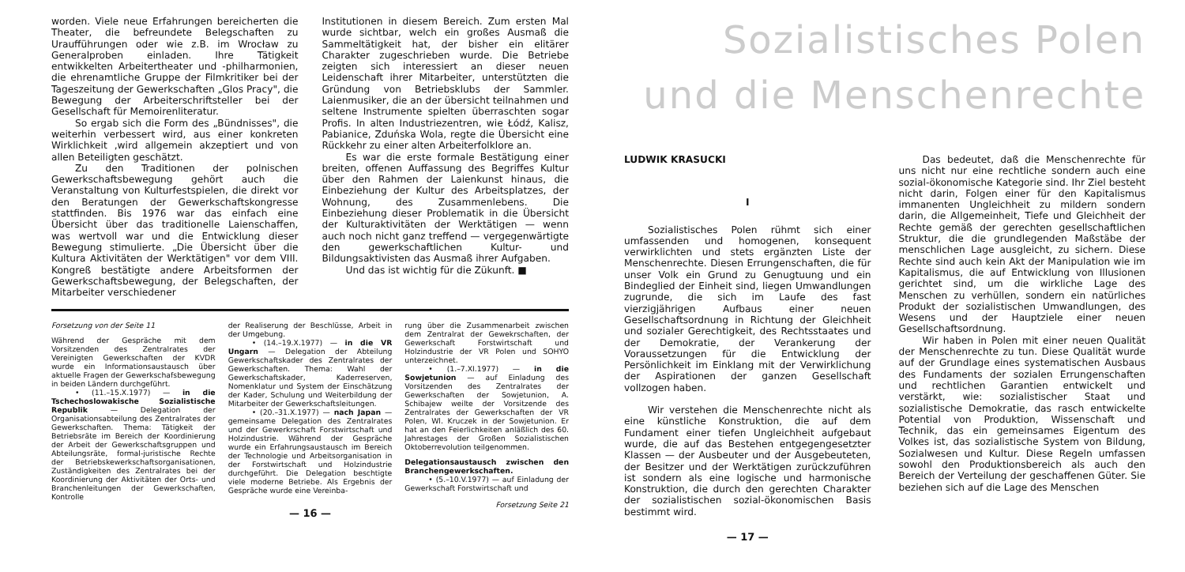worden. Viele neue Erfahrungen bereicherten die Theater, die befreundete Belegschaften zu Uraufführungen oder wie z.B. im Wrocław zu Generalproben einladen. Ihre Tätigkeit entwikkelten Arbeitertheater und -philharmonien, die ehrenamtliche Gruppe der Filmkritiker bei der Tageszeitung der Gewerkschaften „Glos Pracy", die Bewegung der Arbeiterschriftsteller bei der Gesellschaft für Memoirenliteratur.
So ergab sich die Form des „Bündnisses", die weiterhin verbessert wird, aus einer konkreten Wirklichkeit ,wird allgemein akzeptiert und von allen Beteiligten geschätzt.
Zu den Traditionen der polnischen Gewerkschaftsbewegung gehört auch die Veranstaltung von Kulturfestspielen, die direkt vor den Beratungen der Gewerkschaftskongresse stattfinden. Bis 1976 war das einfach eine Übersicht über das traditionelle Laienschaffen, was wertvoll war und die Entwicklung dieser Bewegung stimulierte. „Die Übersicht über die Kultura Aktivitäten der Werktätigen" vor dem VIII. Kongreß bestätigte andere Arbeitsformen der Gewerkschaftsbewegung, der Belegschaften, der Mitarbeiter verschiedener
Institutionen in diesem Bereich. Zum ersten Mal wurde sichtbar, welch ein großes Ausmaß die Sammeltätigkeit hat, der bisher ein elitärer Charakter zugeschrieben wurde. Die Betriebe zeigten sich interessiert an dieser neuen Leidenschaft ihrer Mitarbeiter, unterstützten die Gründung von Betriebsklubs der Sammler. Laienmusiker, die an der übersicht teilnahmen und seltene Instrumente spielten überraschten sogar Profis. In alten Industriezentren, wie Łódź, Kalisz, Pabianice, Zduńska Wola, regte die Übersicht eine Rückkehr zu einer alten Arbeiterfolklore an.
Es war die erste formale Bestätigung einer breiten, offenen Auffassung des Begriffes Kultur über den Rahmen der Laienkunst hinaus, die Einbeziehung der Kultur des Arbeitsplatzes, der Wohnung, des Zusammenlebens. Die Einbeziehung dieser Problematik in die Übersicht der Kulturaktivitäten der Werktätigen — wenn auch noch nicht ganz treffend — vergegenwärtigte den gewerkschaftlichen Kultur- und Bildungsaktivisten das Ausmaß ihrer Aufgaben.
Und das ist wichtig für die Zükunft. ■
Forsetzung von der Seite 11
Während der Gespräche mit dem Vorsitzenden des Zentralrates der Vereinigten Gewerkschaften der KVDR wurde ein Informationsaustausch über aktuelle Fragen der Gewerkschafsbewegung in beiden Ländern durchgeführt.
• (11.–15.X.1977) — in die Tschechoslowakische Sozialistische Republik — Delegation der Organisationsabteilung des Zentralrates der Gewerkschaften. Thema: Tätigkeit der Betriebsräte im Bereich der Koordinierung der Arbeit der Gewerkschaftsgruppen und Abteilungsräte, formal-juristische Rechte der Betriebskewerkschaftsorganisationen, Zuständigkeiten des Zentralrates bei der Koordinierung der Aktivitäten der Orts- und Branchenleitungen der Gewerkschaften, Kontrolle
der Realiserung der Beschlüsse, Arbeit in der Umgebung.
• (14.–19.X.1977) — in die VR Ungarn — Delegation der Abteilung Gewerkschaftskader des Zentralrates der Gewerkschaften. Thema: Wahl der Gewerkschaftskader, Kaderreserven, Nomenklatur und System der Einschätzung der Kader, Schulung und Weiterbildung der Mitarbeiter der Gewerkschaftsleitungen.
• (20.–31.X.1977) — nach Japan — gemeinsame Delegation des Zentralrates und der Gewerkrschaft Forstwirtschaft und Holzindustrie. Während der Gespräche wurde ein Erfahrungsaustausch im Bereich der Technologie und Arbeitsorganisation in der Forstwirtschaft und Holzindustrie durchgeführt. Die Delegation beschtigte viele moderne Betriebe. Als Ergebnis der Gespräche wurde eine Vereinba-
— 16 —
rung über die Zusammenarbeit zwischen dem Zentralrat der Gewekrschaften, der Gewerkschaft Forstwirtschaft und Holzindustrie der VR Polen und SOHYO unterzeichnet.
• (1.–7.XI.1977) — in die Sowjetunion — auf Einladung des Vorsitzenden des Zentralrates der Gewerkschaften der Sowjetunion, A. Schibajew weilte der Vorsitzende des Zentralrates der Gewerkschaften der VR Polen, Wl. Kruczek in der Sowjetunion. Er hat an den Feierlichkeiten anläßlich des 60. Jahrestages der Großen Sozialistischen Oktoberrevolution teilgenommen.
Delegationsaustausch zwischen den Branchengewerkschaften.
• (5.–10.V.1977) — auf Einladung der Gewerkschaft Forstwirtschaft und
Forsetzung Seite 21
Sozialistisches Polen
und die Menschenrechte
LUDWIK KRASUCKI
I
Sozialistisches Polen rühmt sich einer umfassenden und homogenen, konsequent verwirklichten und stets ergänzten Liste der Menschenrechte. Diesen Errungenschaften, die für unser Volk ein Grund zu Genugtuung und ein Bindeglied der Einheit sind, liegen Umwandlungen zugrunde, die sich im Laufe des fast vierzigjährigen Aufbaus einer neuen Gesellschaftsordnung in Richtung der Gleichheit und sozialer Gerechtigkeit, des Rechtsstaates und der Demokratie, der Verankerung der Voraussetzungen für die Entwicklung der Persönlichkeit im Einklang mit der Verwirklichung der Aspirationen der ganzen Gesellschaft vollzogen haben.
Wir verstehen die Menschenrechte nicht als eine künstliche Konstruktion, die auf dem Fundament einer tiefen Ungleichheit aufgebaut wurde, die auf das Bestehen entgegengesetzter Klassen — der Ausbeuter und der Ausgebeuteten, der Besitzer und der Werktätigen zurückzuführen ist sondern als eine logische und harmonische Konstruktion, die durch den gerechten Charakter der sozialistischen sozial-ökonomischen Basis bestimmt wird.
— 17 —
Das bedeutet, daß die Menschenrechte für uns nicht nur eine rechtliche sondern auch eine sozial-ökonomische Kategorie sind. Ihr Ziel besteht nicht darin, Folgen einer für den Kapitalismus immanenten Ungleichheit zu mildern sondern darin, die Allgemeinheit, Tiefe und Gleichheit der Rechte gemäß der gerechten gesellschaftlichen Struktur, die die grundlegenden Maßstäbe der menschlichen Lage ausgleicht, zu sichern. Diese Rechte sind auch kein Akt der Manipulation wie im Kapitalismus, die auf Entwicklung von Illusionen gerichtet sind, um die wirkliche Lage des Menschen zu verhüllen, sondern ein natürliches Produkt der sozialistischen Umwandlungen, des Wesens und der Hauptziele einer neuen Gesellschaftsordnung.
Wir haben in Polen mit einer neuen Qualität der Menschenrechte zu tun. Diese Qualität wurde auf der Grundlage eines systematischen Ausbaus des Fundaments der sozialen Errungenschaften und rechtlichen Garantien entwickelt und verstärkt, wie: sozialistischer Staat und sozialistische Demokratie, das rasch entwickelte Potential von Produktion, Wissenschaft und Technik, das ein gemeinsames Eigentum des Volkes ist, das sozialistische System von Bildung, Sozialwesen und Kultur. Diese Regeln umfassen sowohl den Produktionsbereich als auch den Bereich der Verteilung der geschaffenen Güter. Sie beziehen sich auf die Lage des Menschen